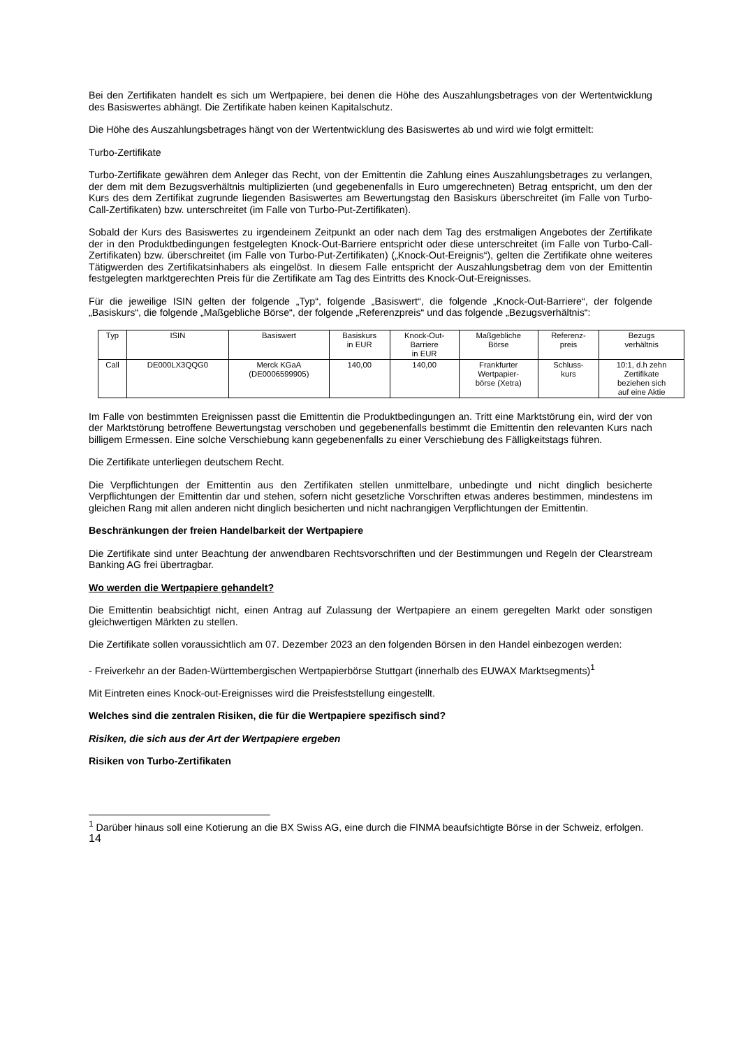Bei den Zertifikaten handelt es sich um Wertpapiere, bei denen die Höhe des Auszahlungsbetrages von der Wertentwicklung des Basiswertes abhängt. Die Zertifikate haben keinen Kapitalschutz.
Die Höhe des Auszahlungsbetrages hängt von der Wertentwicklung des Basiswertes ab und wird wie folgt ermittelt:
Turbo-Zertifikate
Turbo-Zertifikate gewähren dem Anleger das Recht, von der Emittentin die Zahlung eines Auszahlungsbetrages zu verlangen, der dem mit dem Bezugsverhältnis multiplizierten (und gegebenenfalls in Euro umgerechneten) Betrag entspricht, um den der Kurs des dem Zertifikat zugrunde liegenden Basiswertes am Bewertungstag den Basiskurs überschreitet (im Falle von Turbo-Call-Zertifikaten) bzw. unterschreitet (im Falle von Turbo-Put-Zertifikaten).
Sobald der Kurs des Basiswertes zu irgendeinem Zeitpunkt an oder nach dem Tag des erstmaligen Angebotes der Zertifikate der in den Produktbedingungen festgelegten Knock-Out-Barriere entspricht oder diese unterschreitet (im Falle von Turbo-Call-Zertifikaten) bzw. überschreitet (im Falle von Turbo-Put-Zertifikaten) („Knock-Out-Ereignis“), gelten die Zertifikate ohne weiteres Tätigwerden des Zertifikatsinhabers als eingelöst. In diesem Falle entspricht der Auszahlungsbetrag dem von der Emittentin festgelegten marktgerechten Preis für die Zertifikate am Tag des Eintritts des Knock-Out-Ereignisses.
Für die jeweilige ISIN gelten der folgende „Typ“, folgende „Basiswert“, die folgende „Knock-Out-Barriere“, der folgende „Basiskurs“, die folgende „Maßgebliche Börse“, der folgende „Referenzpreis“ und das folgende „Bezugsverhältnis“:
| Typ | ISIN | Basiswert | Basiskurs in EUR | Knock-Out- Barriere in EUR | Maßgebliche Börse | Referenz- preis | Bezugs verhältnis |
| Call | DE000LX3QQG0 | Merck KGaA (DE0006599905) | 140,00 | 140,00 | Frankfurter Wertpapier- börse (Xetra) | Schluss- kurs | 10:1, d.h zehn Zertifikate beziehen sich auf eine Aktie |
Im Falle von bestimmten Ereignissen passt die Emittentin die Produktbedingungen an. Tritt eine Marktstörung ein, wird der von der Marktstörung betroffene Bewertungstag verschoben und gegebenenfalls bestimmt die Emittentin den relevanten Kurs nach billigem Ermessen. Eine solche Verschiebung kann gegebenenfalls zu einer Verschiebung des Fälligkeitstags führen.
Die Zertifikate unterliegen deutschem Recht.
Die Verpflichtungen der Emittentin aus den Zertifikaten stellen unmittelbare, unbedingte und nicht dinglich besicherte Verpflichtungen der Emittentin dar und stehen, sofern nicht gesetzliche Vorschriften etwas anderes bestimmen, mindestens im gleichen Rang mit allen anderen nicht dinglich besicherten und nicht nachrangigen Verpflichtungen der Emittentin.
Beschränkungen der freien Handelbarkeit der Wertpapiere
Die Zertifikate sind unter Beachtung der anwendbaren Rechtsvorschriften und der Bestimmungen und Regeln der Clearstream Banking AG frei übertragbar.
Wo werden die Wertpapiere gehandelt?
Die Emittentin beabsichtigt nicht, einen Antrag auf Zulassung der Wertpapiere an einem geregelten Markt oder sonstigen gleichwertigen Märkten zu stellen.
Die Zertifikate sollen voraussichtlich am 07. Dezember 2023 an den folgenden Börsen in den Handel einbezogen werden:
- Freiverkehr an der Baden-Württembergischen Wertpapierbörse Stuttgart (innerhalb des EUWAX Marktsegments)<sup>1</sup>
Mit Eintreten eines Knock-out-Ereignisses wird die Preisfeststellung eingestellt.
Welches sind die zentralen Risiken, die für die Wertpapiere spezifisch sind?
Risiken, die sich aus der Art der Wertpapiere ergeben
Risiken von Turbo-Zertifikaten
<sup>1</sup> Darüber hinaus soll eine Kotierung an die BX Swiss AG, eine durch die FINMA beaufsichtigte Börse in der Schweiz, erfolgen.
14